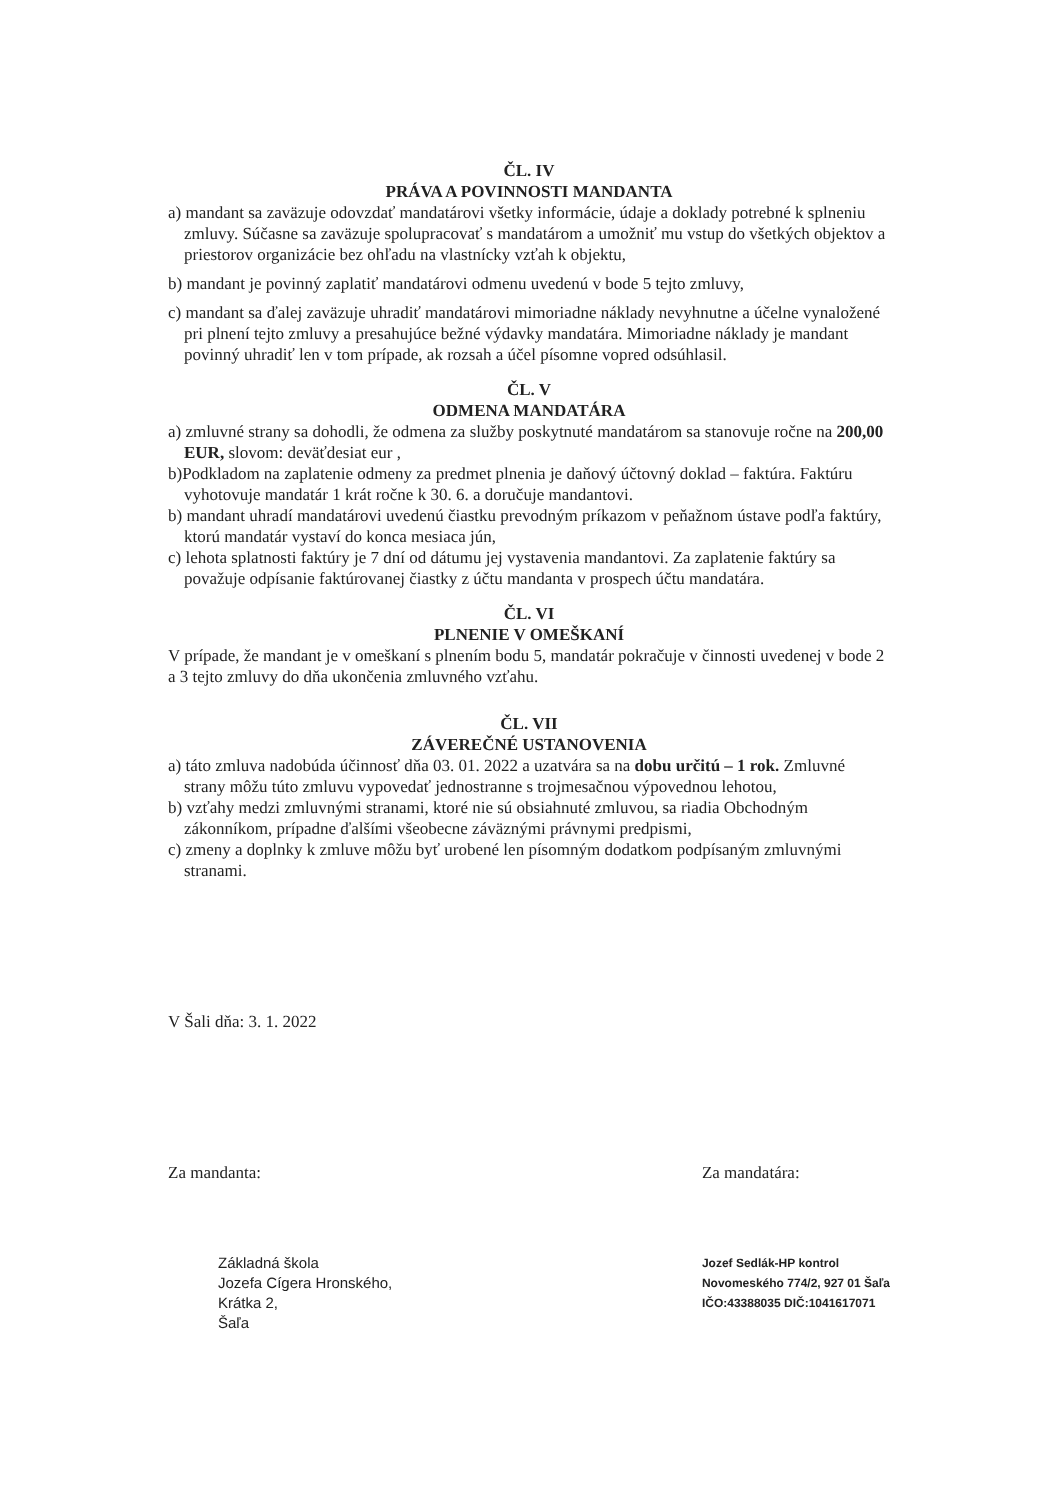ČL. IV
PRÁVA A POVINNOSTI MANDANTA
a) mandant sa zaväzuje odovzdať mandatárovi všetky informácie, údaje a doklady potrebné k splneniu zmluvy. Súčasne sa zaväzuje spolupracovať s mandatárom a umožniť mu vstup do všetkých objektov a priestorov organizácie bez ohľadu na vlastnícky vzťah k objektu,
b) mandant je povinný zaplatiť mandatárovi odmenu uvedenú v bode 5 tejto zmluvy,
c) mandant sa ďalej zaväzuje uhradiť mandatárovi mimoriadne náklady nevyhnutne a účelne vynaložené pri plnení tejto zmluvy a presahujúce bežné výdavky mandatára. Mimoriadne náklady je mandant povinný uhradiť len v tom prípade, ak rozsah a účel písomne vopred odsúhlasil.
ČL. V
ODMENA MANDATÁRA
a) zmluvné strany sa dohodli, že odmena za služby poskytnuté mandatárom sa stanovuje ročne na 200,00 EUR, slovom: deväťdesiat eur ,
b)Podkladom na zaplatenie odmeny za predmet plnenia je daňový účtovný doklad – faktúra. Faktúru vyhotovuje mandatár 1 krát ročne k 30. 6. a doručuje mandantovi.
b) mandant uhradí mandatárovi uvedenú čiastku prevodným príkazom v peňažnom ústave podľa faktúry, ktorú mandatár vystaví do konca mesiaca jún,
c) lehota splatnosti faktúry je 7 dní od dátumu jej vystavenia mandantovi. Za zaplatenie faktúry sa považuje odpísanie faktúrovanej čiastky z účtu mandanta v prospech účtu mandatára.
ČL. VI
PLNENIE V OMEŠKANÍ
V prípade, že mandant je v omeškaní s plnením bodu 5, mandatár pokračuje v činnosti uvedenej v bode 2 a 3 tejto zmluvy do dňa ukončenia zmluvného vzťahu.
ČL. VII
ZÁVEREČNÉ USTANOVENIA
a) táto zmluva nadobúda účinnosť dňa 03. 01. 2022 a uzatvára sa na dobu určitú – 1 rok. Zmluvné strany môžu túto zmluvu vypovedať jednostranne s trojmesačnou výpovednou lehotou,
b) vzťahy medzi zmluvnými stranami, ktoré nie sú obsiahnuté zmluvou, sa riadia Obchodným zákonníkom, prípadne ďalšími všeobecne záväznými právnymi predpismi,
c) zmeny a doplnky k zmluve môžu byť urobené len písomným dodatkom podpísaným zmluvnými stranami.
V Šali dňa: 3. 1. 2022
Za mandanta:
Základná škola
Jozefa Cígera Hronského,
Krátka 2,
Šaľa
Za mandatára:
Jozef Sedlák-HP kontrol
Novomeského 774/2, 927 01 Šaľa
IČO:43388035 DIČ:1041617071